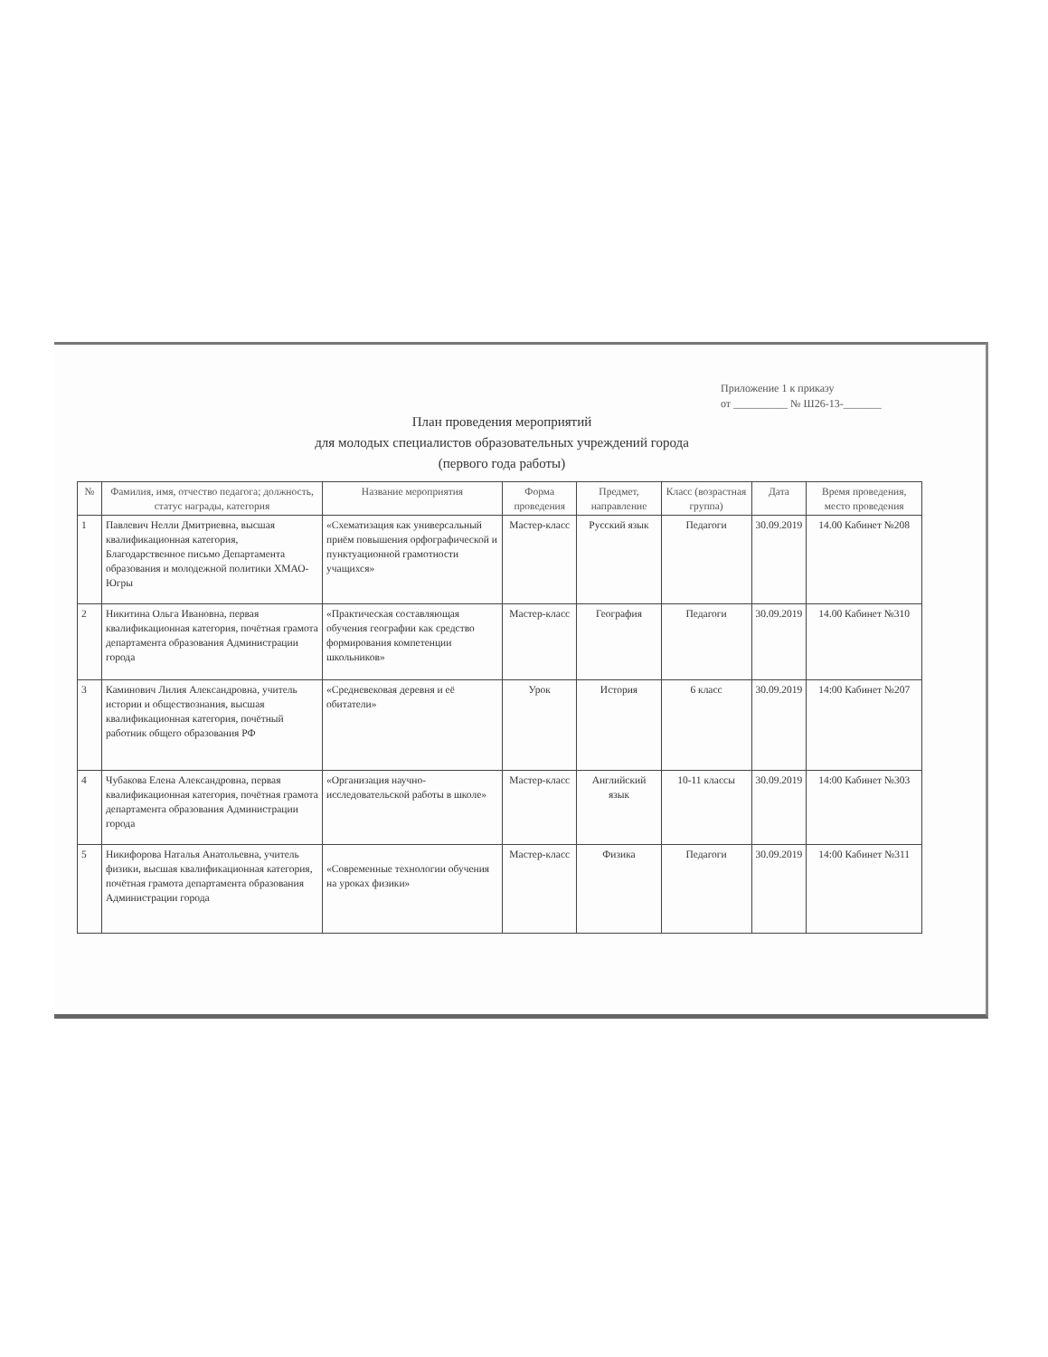Приложение 1 к приказу
от __________ № Ш26-13-_______
План проведения мероприятий
для молодых специалистов образовательных учреждений города
(первого года работы)
| № | Фамилия, имя, отчество педагога; должность, статус награды, категория | Название мероприятия | Форма проведения | Предмет, направление | Класс (возрастная группа) | Дата | Время проведения, место проведения |
| --- | --- | --- | --- | --- | --- | --- | --- |
| 1 | Павлевич Нелли Дмитриевна, высшая квалификационная категория, Благодарственное письмо Департамента образования и молодежной политики ХМАО-Югры | «Схематизация как универсальный приём повышения орфографической и пунктуационной грамотности учащихся» | Мастер-класс | Русский язык | Педагоги | 30.09.2019 | 14.00 Кабинет №208 |
| 2 | Никитина Ольга Ивановна, первая квалификационная категория, почётная грамота департамента образования Администрации города | «Практическая составляющая обучения географии как средство формирования компетенции школьников» | Мастер-класс | География | Педагоги | 30.09.2019 | 14.00 Кабинет №310 |
| 3 | Каминович Лилия Александровна, учитель истории и обществознания, высшая квалификационная категория, почётный работник общего образования РФ | «Средневековая деревня и её обитатели» | Урок | История | 6 класс | 30.09.2019 | 14:00 Кабинет №207 |
| 4 | Чубакова Елена Александровна, первая квалификационная категория, почётная грамота департамента образования Администрации города | «Организация научно-исследовательской работы в школе» | Мастер-класс | Английский язык | 10-11 классы | 30.09.2019 | 14:00 Кабинет №303 |
| 5 | Никифорова Наталья Анатольевна, учитель физики, высшая квалификационная категория, почётная грамота департамента образования Администрации города | «Современные технологии обучения на уроках физики» | Мастер-класс | Физика | Педагоги | 30.09.2019 | 14:00 Кабинет №311 |